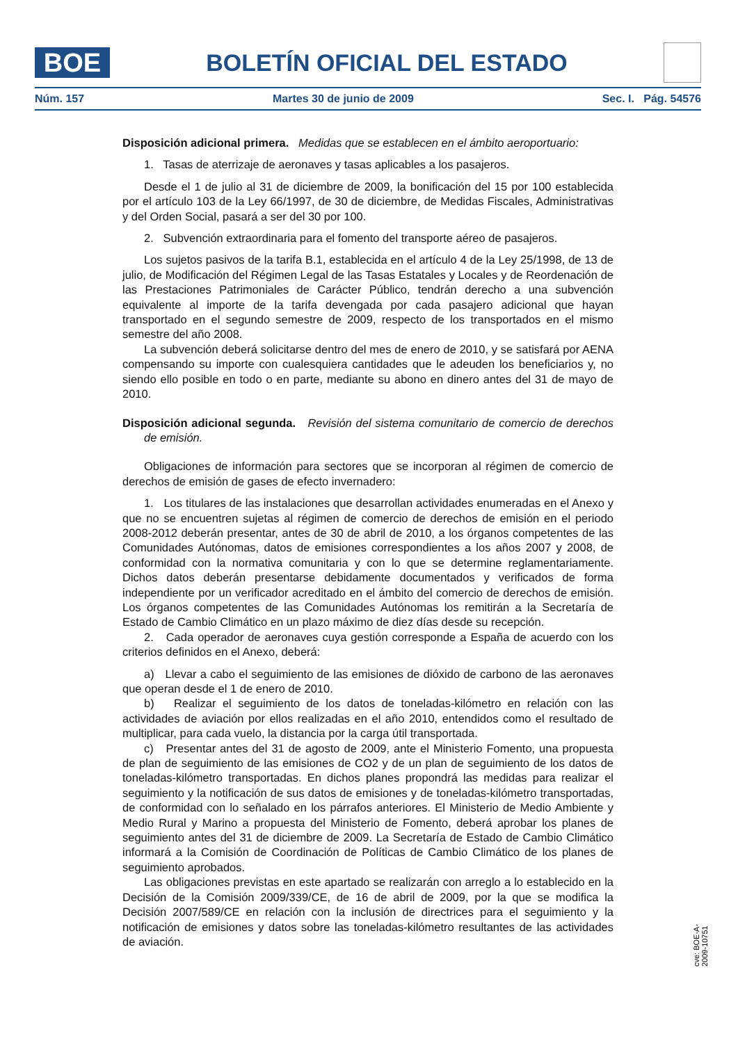BOE
BOLETÍN OFICIAL DEL ESTADO
Núm. 157 Martes 30 de junio de 2009 Sec. I. Pág. 54576
Disposición adicional primera. Medidas que se establecen en el ámbito aeroportuario:
1. Tasas de aterrizaje de aeronaves y tasas aplicables a los pasajeros.
Desde el 1 de julio al 31 de diciembre de 2009, la bonificación del 15 por 100 establecida por el artículo 103 de la Ley 66/1997, de 30 de diciembre, de Medidas Fiscales, Administrativas y del Orden Social, pasará a ser del 30 por 100.
2. Subvención extraordinaria para el fomento del transporte aéreo de pasajeros.
Los sujetos pasivos de la tarifa B.1, establecida en el artículo 4 de la Ley 25/1998, de 13 de julio, de Modificación del Régimen Legal de las Tasas Estatales y Locales y de Reordenación de las Prestaciones Patrimoniales de Carácter Público, tendrán derecho a una subvención equivalente al importe de la tarifa devengada por cada pasajero adicional que hayan transportado en el segundo semestre de 2009, respecto de los transportados en el mismo semestre del año 2008.
La subvención deberá solicitarse dentro del mes de enero de 2010, y se satisfará por AENA compensando su importe con cualesquiera cantidades que le adeuden los beneficiarios y, no siendo ello posible en todo o en parte, mediante su abono en dinero antes del 31 de mayo de 2010.
Disposición adicional segunda. Revisión del sistema comunitario de comercio de derechos de emisión.
Obligaciones de información para sectores que se incorporan al régimen de comercio de derechos de emisión de gases de efecto invernadero:
1. Los titulares de las instalaciones que desarrollan actividades enumeradas en el Anexo y que no se encuentren sujetas al régimen de comercio de derechos de emisión en el periodo 2008-2012 deberán presentar, antes de 30 de abril de 2010, a los órganos competentes de las Comunidades Autónomas, datos de emisiones correspondientes a los años 2007 y 2008, de conformidad con la normativa comunitaria y con lo que se determine reglamentariamente. Dichos datos deberán presentarse debidamente documentados y verificados de forma independiente por un verificador acreditado en el ámbito del comercio de derechos de emisión. Los órganos competentes de las Comunidades Autónomas los remitirán a la Secretaría de Estado de Cambio Climático en un plazo máximo de diez días desde su recepción.
2. Cada operador de aeronaves cuya gestión corresponde a España de acuerdo con los criterios definidos en el Anexo, deberá:
a) Llevar a cabo el seguimiento de las emisiones de dióxido de carbono de las aeronaves que operan desde el 1 de enero de 2010.
b) Realizar el seguimiento de los datos de toneladas-kilómetro en relación con las actividades de aviación por ellos realizadas en el año 2010, entendidos como el resultado de multiplicar, para cada vuelo, la distancia por la carga útil transportada.
c) Presentar antes del 31 de agosto de 2009, ante el Ministerio Fomento, una propuesta de plan de seguimiento de las emisiones de CO2 y de un plan de seguimiento de los datos de toneladas-kilómetro transportadas. En dichos planes propondrá las medidas para realizar el seguimiento y la notificación de sus datos de emisiones y de toneladas-kilómetro transportadas, de conformidad con lo señalado en los párrafos anteriores. El Ministerio de Medio Ambiente y Medio Rural y Marino a propuesta del Ministerio de Fomento, deberá aprobar los planes de seguimiento antes del 31 de diciembre de 2009. La Secretaría de Estado de Cambio Climático informará a la Comisión de Coordinación de Políticas de Cambio Climático de los planes de seguimiento aprobados.
Las obligaciones previstas en este apartado se realizarán con arreglo a lo establecido en la Decisión de la Comisión 2009/339/CE, de 16 de abril de 2009, por la que se modifica la Decisión 2007/589/CE en relación con la inclusión de directrices para el seguimiento y la notificación de emisiones y datos sobre las toneladas-kilómetro resultantes de las actividades de aviación.
cve: BOE-A-2009-10751